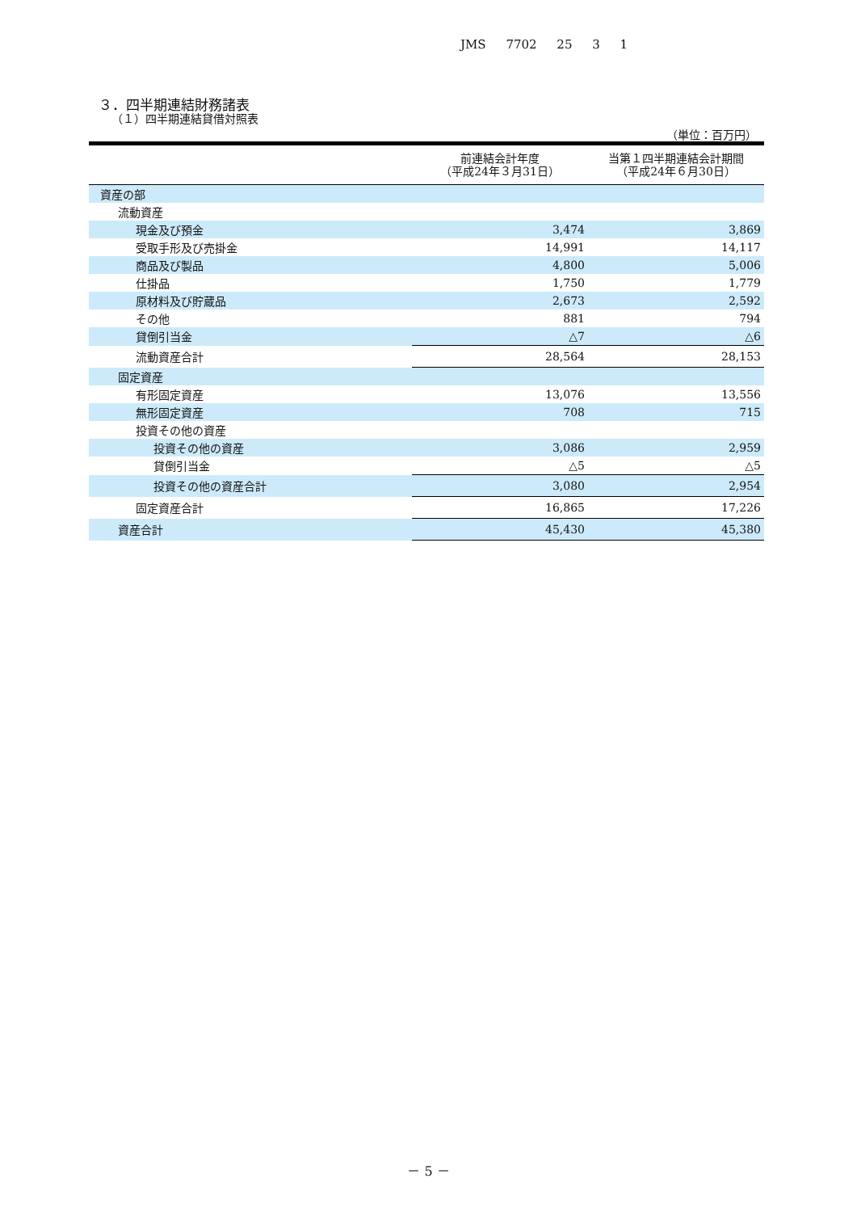JMS 7702 25 3 1
３．四半期連結財務諸表
（１）四半期連結貸借対照表
（単位：百万円）
| | 前連結会計年度 （平成24年３月31日） | 当第１四半期連結会計期間 （平成24年６月30日） |
| --- | --- | --- |
| 資産の部 | | |
| 流動資産 | | |
| 現金及び預金 | 3,474 | 3,869 |
| 受取手形及び売掛金 | 14,991 | 14,117 |
| 商品及び製品 | 4,800 | 5,006 |
| 仕掛品 | 1,750 | 1,779 |
| 原材料及び貯蔵品 | 2,673 | 2,592 |
| その他 | 881 | 794 |
| 貸倒引当金 | △7 | △6 |
| 流動資産合計 | 28,564 | 28,153 |
| 固定資産 | | |
| 有形固定資産 | 13,076 | 13,556 |
| 無形固定資産 | 708 | 715 |
| 投資その他の資産 | | |
| 投資その他の資産 | 3,086 | 2,959 |
| 貸倒引当金 | △5 | △5 |
| 投資その他の資産合計 | 3,080 | 2,954 |
| 固定資産合計 | 16,865 | 17,226 |
| 資産合計 | 45,430 | 45,380 |
－ 5 －